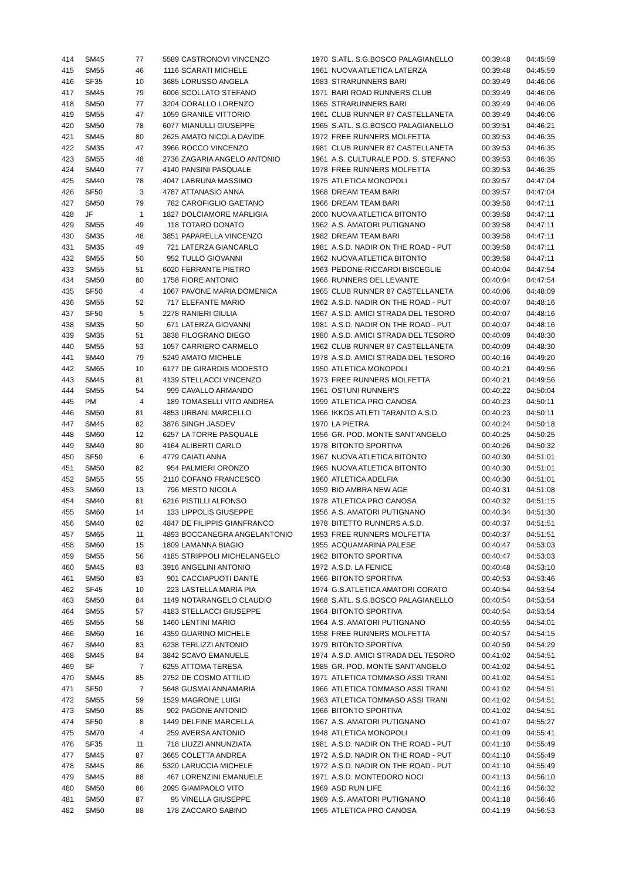| 414 | SM45 | 77 | 5589 | CASTRONOVI VINCENZO | 1970 | S.ATL. S.G.BOSCO PALAGIANELLO | 00:39:48 | 04:45:59 |
| 415 | SM55 | 46 | 1116 | SCARATI MICHELE | 1961 | NUOVA ATLETICA LATERZA | 00:39:48 | 04:45:59 |
| 416 | SF35 | 10 | 3685 | LORUSSO ANGELA | 1983 | STRARUNNERS BARI | 00:39:49 | 04:46:06 |
| 417 | SM45 | 79 | 6006 | SCOLLATO STEFANO | 1971 | BARI ROAD RUNNERS CLUB | 00:39:49 | 04:46:06 |
| 418 | SM50 | 77 | 3204 | CORALLO LORENZO | 1965 | STRARUNNERS BARI | 00:39:49 | 04:46:06 |
| 419 | SM55 | 47 | 1059 | GRANILE VITTORIO | 1961 | CLUB RUNNER 87 CASTELLANETA | 00:39:49 | 04:46:06 |
| 420 | SM50 | 78 | 6077 | MIANULLI GIUSEPPE | 1965 | S.ATL. S.G.BOSCO PALAGIANELLO | 00:39:51 | 04:46:21 |
| 421 | SM45 | 80 | 2625 | AMATO NICOLA DAVIDE | 1972 | FREE RUNNERS MOLFETTA | 00:39:53 | 04:46:35 |
| 422 | SM35 | 47 | 3966 | ROCCO VINCENZO | 1981 | CLUB RUNNER 87 CASTELLANETA | 00:39:53 | 04:46:35 |
| 423 | SM55 | 48 | 2736 | ZAGARIA ANGELO ANTONIO | 1961 | A.S. CULTURALE POD. S. STEFANO | 00:39:53 | 04:46:35 |
| 424 | SM40 | 77 | 4140 | PANSINI PASQUALE | 1978 | FREE RUNNERS MOLFETTA | 00:39:53 | 04:46:35 |
| 425 | SM40 | 78 | 4047 | LABRUNA MASSIMO | 1975 | ATLETICA MONOPOLI | 00:39:57 | 04:47:04 |
| 426 | SF50 | 3 | 4787 | ATTANASIO ANNA | 1968 | DREAM TEAM BARI | 00:39:57 | 04:47:04 |
| 427 | SM50 | 79 | 782 | CAROFIGLIO GAETANO | 1966 | DREAM TEAM BARI | 00:39:58 | 04:47:11 |
| 428 | JF | 1 | 1827 | DOLCIAMORE MARLIGIA | 2000 | NUOVA ATLETICA BITONTO | 00:39:58 | 04:47:11 |
| 429 | SM55 | 49 | 118 | TOTARO DONATO | 1962 | A.S. AMATORI PUTIGNANO | 00:39:58 | 04:47:11 |
| 430 | SM35 | 48 | 3851 | PAPARELLA VINCENZO | 1982 | DREAM TEAM BARI | 00:39:58 | 04:47:11 |
| 431 | SM35 | 49 | 721 | LATERZA GIANCARLO | 1981 | A.S.D. NADIR ON THE ROAD - PUT | 00:39:58 | 04:47:11 |
| 432 | SM55 | 50 | 952 | TULLO GIOVANNI | 1962 | NUOVA ATLETICA BITONTO | 00:39:58 | 04:47:11 |
| 433 | SM55 | 51 | 6020 | FERRANTE PIETRO | 1963 | PEDONE-RICCARDI BISCEGLIE | 00:40:04 | 04:47:54 |
| 434 | SM50 | 80 | 1758 | FIORE ANTONIO | 1966 | RUNNERS DEL LEVANTE | 00:40:04 | 04:47:54 |
| 435 | SF50 | 4 | 1067 | PAVONE MARIA DOMENICA | 1965 | CLUB RUNNER 87 CASTELLANETA | 00:40:06 | 04:48:09 |
| 436 | SM55 | 52 | 717 | ELEFANTE MARIO | 1962 | A.S.D. NADIR ON THE ROAD - PUT | 00:40:07 | 04:48:16 |
| 437 | SF50 | 5 | 2278 | RANIERI GIULIA | 1967 | A.S.D. AMICI STRADA DEL TESORO | 00:40:07 | 04:48:16 |
| 438 | SM35 | 50 | 671 | LATERZA GIOVANNI | 1981 | A.S.D. NADIR ON THE ROAD - PUT | 00:40:07 | 04:48:16 |
| 439 | SM35 | 51 | 3838 | FILOGRANO DIEGO | 1980 | A.S.D. AMICI STRADA DEL TESORO | 00:40:09 | 04:48:30 |
| 440 | SM55 | 53 | 1057 | CARRIERO CARMELO | 1962 | CLUB RUNNER 87 CASTELLANETA | 00:40:09 | 04:48:30 |
| 441 | SM40 | 79 | 5249 | AMATO MICHELE | 1978 | A.S.D. AMICI STRADA DEL TESORO | 00:40:16 | 04:49:20 |
| 442 | SM65 | 10 | 6177 | DE GIRARDIS MODESTO | 1950 | ATLETICA MONOPOLI | 00:40:21 | 04:49:56 |
| 443 | SM45 | 81 | 4139 | STELLACCI VINCENZO | 1973 | FREE RUNNERS MOLFETTA | 00:40:21 | 04:49:56 |
| 444 | SM55 | 54 | 999 | CAVALLO ARMANDO | 1961 | OSTUNI RUNNER'S | 00:40:22 | 04:50:04 |
| 445 | PM | 4 | 189 | TOMASELLI VITO ANDREA | 1999 | ATLETICA PRO CANOSA | 00:40:23 | 04:50:11 |
| 446 | SM50 | 81 | 4853 | URBANI MARCELLO | 1966 | IKKOS ATLETI TARANTO A.S.D. | 00:40:23 | 04:50:11 |
| 447 | SM45 | 82 | 3876 | SINGH JASDEV | 1970 | LA PIETRA | 00:40:24 | 04:50:18 |
| 448 | SM60 | 12 | 6257 | LA TORRE PASQUALE | 1956 | GR. POD. MONTE SANT'ANGELO | 00:40:25 | 04:50:25 |
| 449 | SM40 | 80 | 4164 | ALIBERTI CARLO | 1978 | BITONTO SPORTIVA | 00:40:26 | 04:50:32 |
| 450 | SF50 | 6 | 4779 | CAIATI ANNA | 1967 | NUOVA ATLETICA BITONTO | 00:40:30 | 04:51:01 |
| 451 | SM50 | 82 | 954 | PALMIERI ORONZO | 1965 | NUOVA ATLETICA BITONTO | 00:40:30 | 04:51:01 |
| 452 | SM55 | 55 | 2110 | COFANO FRANCESCO | 1960 | ATLETICA ADELFIA | 00:40:30 | 04:51:01 |
| 453 | SM60 | 13 | 796 | MESTO NICOLA | 1959 | BIO AMBRA NEW AGE | 00:40:31 | 04:51:08 |
| 454 | SM40 | 81 | 6216 | PISTILLI ALFONSO | 1978 | ATLETICA PRO CANOSA | 00:40:32 | 04:51:15 |
| 455 | SM60 | 14 | 133 | LIPPOLIS GIUSEPPE | 1956 | A.S. AMATORI PUTIGNANO | 00:40:34 | 04:51:30 |
| 456 | SM40 | 82 | 4847 | DE FILIPPIS GIANFRANCO | 1978 | BITETTO RUNNERS A.S.D. | 00:40:37 | 04:51:51 |
| 457 | SM65 | 11 | 4893 | BOCCANEGRA ANGELANTONIO | 1953 | FREE RUNNERS MOLFETTA | 00:40:37 | 04:51:51 |
| 458 | SM60 | 15 | 1809 | LAMANNA BIAGIO | 1955 | ACQUAMARINA PALESE | 00:40:47 | 04:53:03 |
| 459 | SM55 | 56 | 4185 | STRIPPOLI MICHELANGELO | 1962 | BITONTO SPORTIVA | 00:40:47 | 04:53:03 |
| 460 | SM45 | 83 | 3916 | ANGELINI ANTONIO | 1972 | A.S.D. LA FENICE | 00:40:48 | 04:53:10 |
| 461 | SM50 | 83 | 901 | CACCIAPUOTI DANTE | 1966 | BITONTO SPORTIVA | 00:40:53 | 04:53:46 |
| 462 | SF45 | 10 | 223 | LASTELLA MARIA PIA | 1974 | G.S.ATLETICA AMATORI CORATO | 00:40:54 | 04:53:54 |
| 463 | SM50 | 84 | 1149 | NOTARANGELO CLAUDIO | 1968 | S.ATL. S.G.BOSCO PALAGIANELLO | 00:40:54 | 04:53:54 |
| 464 | SM55 | 57 | 4183 | STELLACCI GIUSEPPE | 1964 | BITONTO SPORTIVA | 00:40:54 | 04:53:54 |
| 465 | SM55 | 58 | 1460 | LENTINI MARIO | 1964 | A.S. AMATORI PUTIGNANO | 00:40:55 | 04:54:01 |
| 466 | SM60 | 16 | 4359 | GUARINO MICHELE | 1958 | FREE RUNNERS MOLFETTA | 00:40:57 | 04:54:15 |
| 467 | SM40 | 83 | 6238 | TERLIZZI ANTONIO | 1979 | BITONTO SPORTIVA | 00:40:59 | 04:54:29 |
| 468 | SM45 | 84 | 3842 | SCAVO EMANUELE | 1974 | A.S.D. AMICI STRADA DEL TESORO | 00:41:02 | 04:54:51 |
| 469 | SF | 7 | 6255 | ATTOMA TERESA | 1985 | GR. POD. MONTE SANT'ANGELO | 00:41:02 | 04:54:51 |
| 470 | SM45 | 85 | 2752 | DE COSMO ATTILIO | 1971 | ATLETICA TOMMASO ASSI TRANI | 00:41:02 | 04:54:51 |
| 471 | SF50 | 7 | 5648 | GUSMAI ANNAMARIA | 1966 | ATLETICA TOMMASO ASSI TRANI | 00:41:02 | 04:54:51 |
| 472 | SM55 | 59 | 1529 | MAGRONE LUIGI | 1963 | ATLETICA TOMMASO ASSI TRANI | 00:41:02 | 04:54:51 |
| 473 | SM50 | 85 | 902 | PAGONE ANTONIO | 1966 | BITONTO SPORTIVA | 00:41:02 | 04:54:51 |
| 474 | SF50 | 8 | 1449 | DELFINE MARCELLA | 1967 | A.S. AMATORI PUTIGNANO | 00:41:07 | 04:55:27 |
| 475 | SM70 | 4 | 259 | AVERSA ANTONIO | 1948 | ATLETICA MONOPOLI | 00:41:09 | 04:55:41 |
| 476 | SF35 | 11 | 718 | LIUZZI ANNUNZIATA | 1981 | A.S.D. NADIR ON THE ROAD - PUT | 00:41:10 | 04:55:49 |
| 477 | SM45 | 87 | 3665 | COLETTA ANDREA | 1972 | A.S.D. NADIR ON THE ROAD - PUT | 00:41:10 | 04:55:49 |
| 478 | SM45 | 86 | 5320 | LARUCCIA MICHELE | 1972 | A.S.D. NADIR ON THE ROAD - PUT | 00:41:10 | 04:55:49 |
| 479 | SM45 | 88 | 467 | LORENZINI EMANUELE | 1971 | A.S.D. MONTEDORO NOCI | 00:41:13 | 04:56:10 |
| 480 | SM50 | 86 | 2095 | GIAMPAOLO VITO | 1969 | ASD RUN LIFE | 00:41:16 | 04:56:32 |
| 481 | SM50 | 87 | 95 | VINELLA GIUSEPPE | 1969 | A.S. AMATORI PUTIGNANO | 00:41:18 | 04:56:46 |
| 482 | SM50 | 88 | 178 | ZACCARO SABINO | 1965 | ATLETICA PRO CANOSA | 00:41:19 | 04:56:53 |